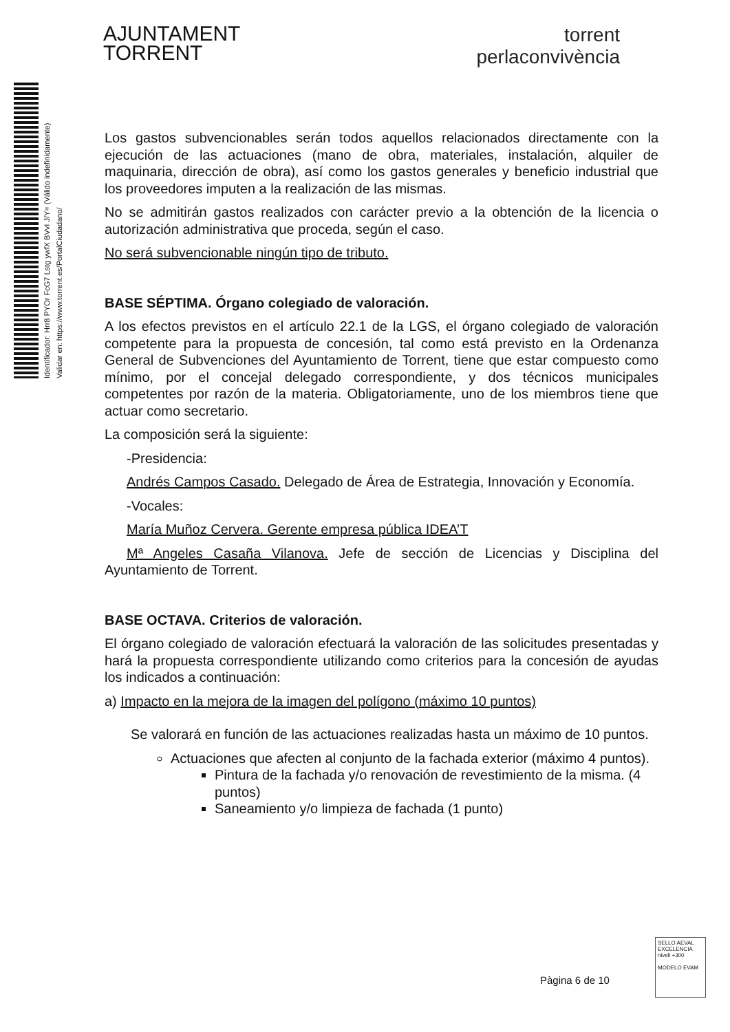AJUNTAMENT
TORRENT
torrent
perlaconvivència
Identificador: Hrr8 PYOr FcG7 Lstg ywfX BVvI J/Y= (Válido indefinidamente)
Validar en: https://www.torrent.es/PortalCiudadano/
Los gastos subvencionables serán todos aquellos relacionados directamente con la ejecución de las actuaciones (mano de obra, materiales, instalación, alquiler de maquinaria, dirección de obra), así como los gastos generales y beneficio industrial que los proveedores imputen a la realización de las mismas.
No se admitirán gastos realizados con carácter previo a la obtención de la licencia o autorización administrativa que proceda, según el caso.
No será subvencionable ningún tipo de tributo.
BASE SÉPTIMA. Órgano colegiado de valoración.
A los efectos previstos en el artículo 22.1 de la LGS, el órgano colegiado de valoración competente para la propuesta de concesión, tal como está previsto en la Ordenanza General de Subvenciones del Ayuntamiento de Torrent, tiene que estar compuesto como mínimo, por el concejal delegado correspondiente, y dos técnicos municipales competentes por razón de la materia. Obligatoriamente, uno de los miembros tiene que actuar como secretario.
La composición será la siguiente:
-Presidencia:
Andrés Campos Casado. Delegado de Área de Estrategia, Innovación y Economía.
-Vocales:
María Muñoz Cervera. Gerente empresa pública IDEA’T
Mª Angeles Casaña Vilanova. Jefe de sección de Licencias y Disciplina del Ayuntamiento de Torrent.
BASE OCTAVA. Criterios de valoración.
El órgano colegiado de valoración efectuará la valoración de las solicitudes presentadas y hará la propuesta correspondiente utilizando como criterios para la concesión de ayudas los indicados a continuación:
a) Impacto en la mejora de la imagen del polígono (máximo 10 puntos)
Se valorará en función de las actuaciones realizadas hasta un máximo de 10 puntos.
Actuaciones que afecten al conjunto de la fachada exterior (máximo 4 puntos).
Pintura de la fachada y/o renovación de revestimiento de la misma. (4 puntos)
Saneamiento y/o limpieza de fachada (1 punto)
Pàgina 6 de 10
SELLO AEVAL EXCELENCIA
nivell +300
MODELO EVAM